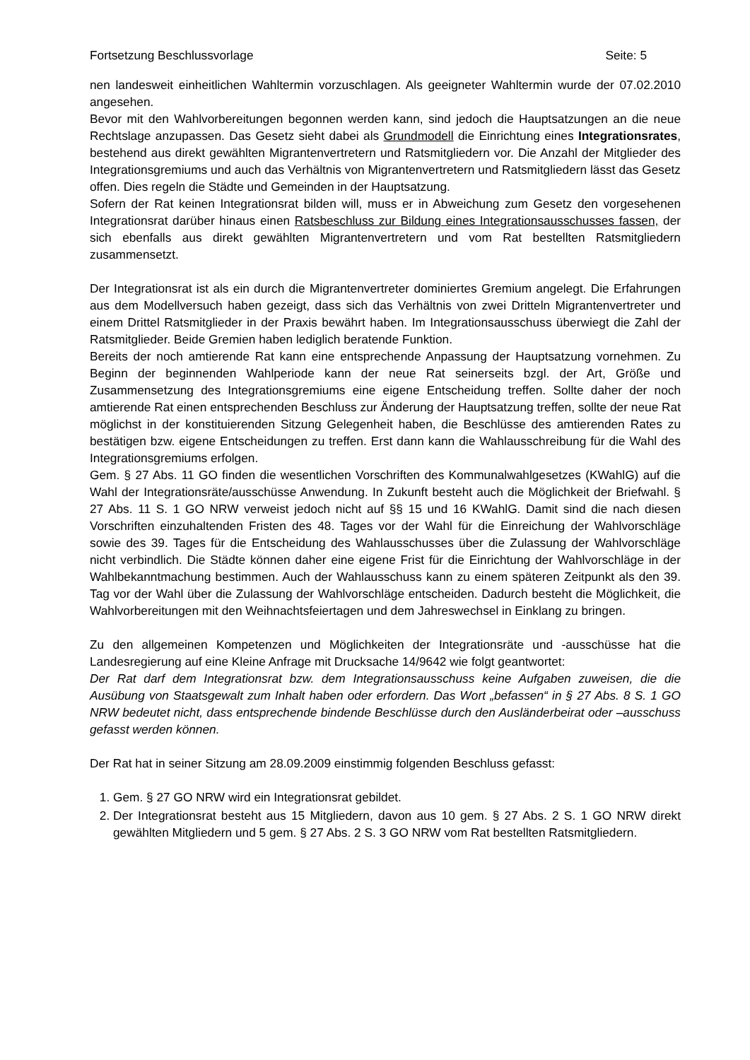Fortsetzung Beschlussvorlage Seite: 5
nen landesweit einheitlichen Wahltermin vorzuschlagen. Als geeigneter Wahltermin wurde der 07.02.2010 angesehen.
Bevor mit den Wahlvorbereitungen begonnen werden kann, sind jedoch die Hauptsatzungen an die neue Rechtslage anzupassen. Das Gesetz sieht dabei als Grundmodell die Einrichtung eines Integrationsrates, bestehend aus direkt gewählten Migrantenvertretern und Ratsmitgliedern vor. Die Anzahl der Mitglieder des Integrationsgremiums und auch das Verhältnis von Migrantenvertretern und Ratsmitgliedern lässt das Gesetz offen. Dies regeln die Städte und Gemeinden in der Hauptsatzung.
Sofern der Rat keinen Integrationsrat bilden will, muss er in Abweichung zum Gesetz den vorgesehenen Integrationsrat darüber hinaus einen Ratsbeschluss zur Bildung eines Integrationsausschusses fassen, der sich ebenfalls aus direkt gewählten Migrantenvertretern und vom Rat bestellten Ratsmitgliedern zusammensetzt.
Der Integrationsrat ist als ein durch die Migrantenvertreter dominiertes Gremium angelegt. Die Erfahrungen aus dem Modellversuch haben gezeigt, dass sich das Verhältnis von zwei Dritteln Migrantenvertreter und einem Drittel Ratsmitglieder in der Praxis bewährt haben. Im Integrationsausschuss überwiegt die Zahl der Ratsmitglieder. Beide Gremien haben lediglich beratende Funktion.
Bereits der noch amtierende Rat kann eine entsprechende Anpassung der Hauptsatzung vornehmen. Zu Beginn der beginnenden Wahlperiode kann der neue Rat seinerseits bzgl. der Art, Größe und Zusammensetzung des Integrationsgremiums eine eigene Entscheidung treffen. Sollte daher der noch amtierende Rat einen entsprechenden Beschluss zur Änderung der Hauptsatzung treffen, sollte der neue Rat möglichst in der konstituierenden Sitzung Gelegenheit haben, die Beschlüsse des amtierenden Rates zu bestätigen bzw. eigene Entscheidungen zu treffen. Erst dann kann die Wahlausschreibung für die Wahl des Integrationsgremiums erfolgen.
Gem. § 27 Abs. 11 GO finden die wesentlichen Vorschriften des Kommunalwahlgesetzes (KWahlG) auf die Wahl der Integrationsräte/ausschüsse Anwendung. In Zukunft besteht auch die Möglichkeit der Briefwahl. § 27 Abs. 11 S. 1 GO NRW verweist jedoch nicht auf §§ 15 und 16 KWahlG. Damit sind die nach diesen Vorschriften einzuhaltenden Fristen des 48. Tages vor der Wahl für die Einreichung der Wahlvorschläge sowie des 39. Tages für die Entscheidung des Wahlausschusses über die Zulassung der Wahlvorschläge nicht verbindlich. Die Städte können daher eine eigene Frist für die Einrichtung der Wahlvorschläge in der Wahlbekanntmachung bestimmen. Auch der Wahlausschuss kann zu einem späteren Zeitpunkt als den 39. Tag vor der Wahl über die Zulassung der Wahlvorschläge entscheiden. Dadurch besteht die Möglichkeit, die Wahlvorbereitungen mit den Weihnachtsfeiertagen und dem Jahreswechsel in Einklang zu bringen.
Zu den allgemeinen Kompetenzen und Möglichkeiten der Integrationsräte und -ausschüsse hat die Landesregierung auf eine Kleine Anfrage mit Drucksache 14/9642 wie folgt geantwortet:
Der Rat darf dem Integrationsrat bzw. dem Integrationsausschuss keine Aufgaben zuweisen, die die Ausübung von Staatsgewalt zum Inhalt haben oder erfordern. Das Wort „befassen“ in § 27 Abs. 8 S. 1 GO NRW bedeutet nicht, dass entsprechende bindende Beschlüsse durch den Ausländerbeirat oder –ausschuss gefasst werden können.
Der Rat hat in seiner Sitzung am 28.09.2009 einstimmig folgenden Beschluss gefasst:
1. Gem. § 27 GO NRW wird ein Integrationsrat gebildet.
2. Der Integrationsrat besteht aus 15 Mitgliedern, davon aus 10 gem. § 27 Abs. 2 S. 1 GO NRW direkt gewählten Mitgliedern und 5 gem. § 27 Abs. 2 S. 3 GO NRW vom Rat bestellten Ratsmitgliedern.